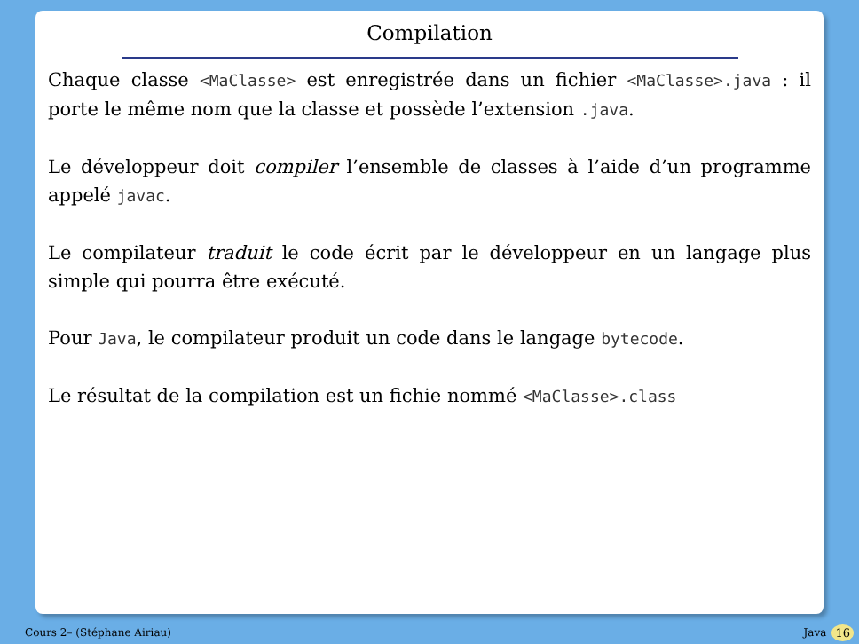Compilation
Chaque classe <MaClasse> est enregistrée dans un fichier <MaClasse>.java : il porte le même nom que la classe et possède l’extension .java.
Le développeur doit compiler l’ensemble de classes à l’aide d’un programme appelé javac.
Le compilateur traduit le code écrit par le développeur en un langage plus simple qui pourra être exécuté.
Pour Java, le compilateur produit un code dans le langage bytecode.
Le résultat de la compilation est un fichie nommé <MaClasse>.class
Cours 2– (Stéphane Airiau) Java 16